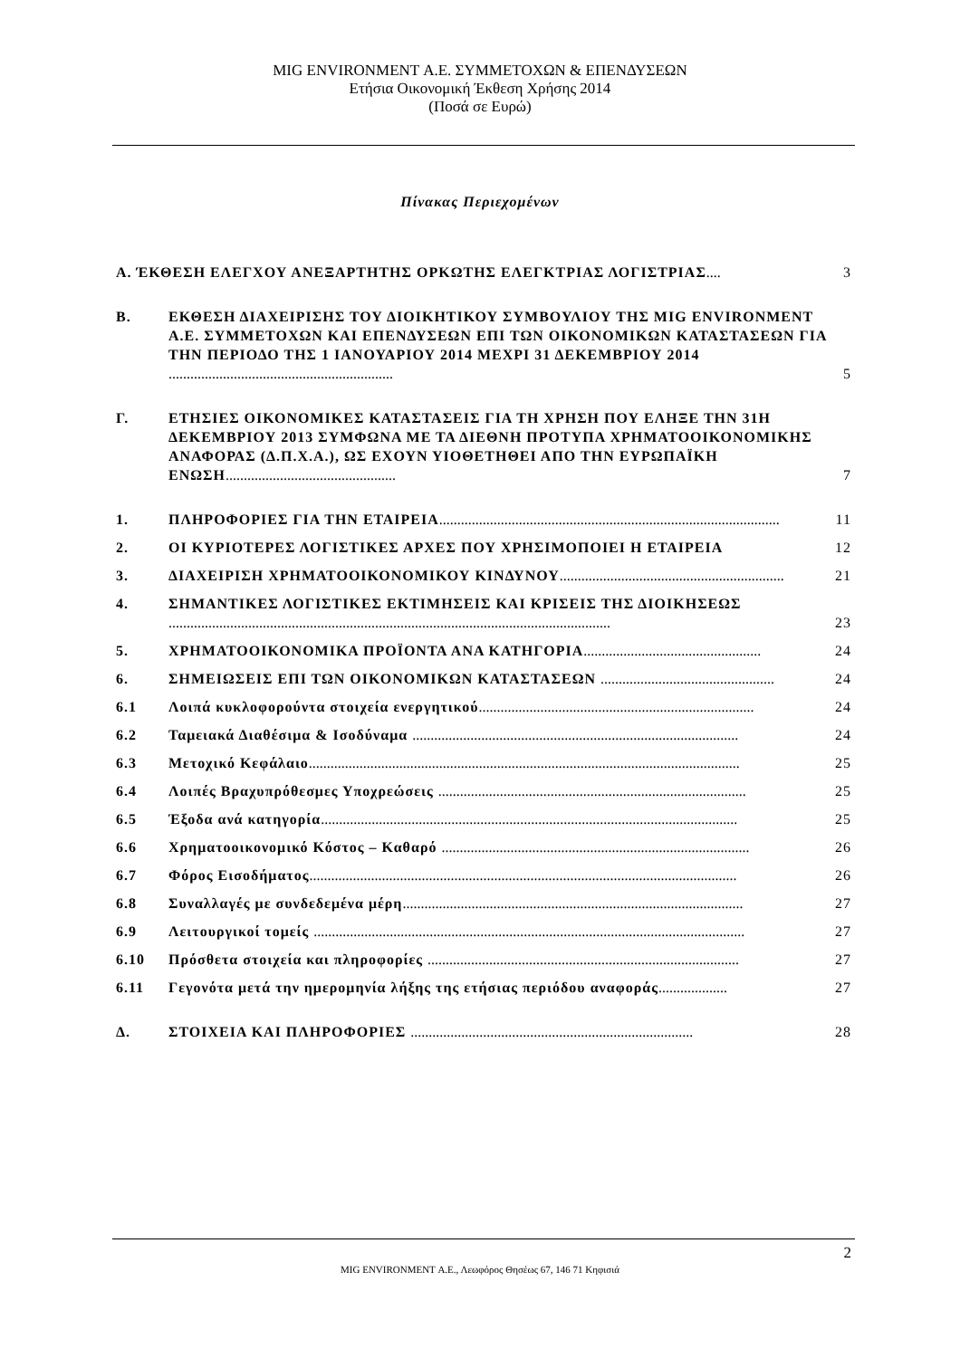MIG ENVIRONMENT Α.Ε. ΣΥΜΜΕΤΟΧΩΝ & ΕΠΕΝΔΥΣΕΩΝ
Ετήσια Οικονομική Έκθεση Χρήσης 2014
(Ποσά σε Ευρώ)
Πίνακας Περιεχομένων
Α. ΈΚΘΕΣΗ ΕΛΕΓΧΟΥ ΑΝΕΞΑΡΤΗΤΗΣ ΟΡΚΩΤΗΣ ΕΛΕΓΚΤΡΙΑΣ ΛΟΓΙΣΤΡΙΑΣ.... 3
Β. ΕΚΘΕΣΗ ΔΙΑΧΕΙΡΙΣΗΣ ΤΟΥ ΔΙΟΙΚΗΤΙΚΟΥ ΣΥΜΒΟΥΛΙΟΥ ΤΗΣ MIG ENVIRONMENT Α.Ε. ΣΥΜΜΕΤΟΧΩΝ ΚΑΙ ΕΠΕΝΔΥΣΕΩΝ ΕΠΙ ΤΩΝ ΟΙΚΟΝΟΜΙΚΩΝ ΚΑΤΑΣΤΑΣΕΩΝ ΓΙΑ ΤΗΝ ΠΕΡΙΟΔΟ ΤΗΣ 1 ΙΑΝΟΥΑΡΙΟΥ 2014 ΜΕΧΡΙ 31 ΔΕΚΕΜΒΡΙΟΥ 2014 .............................................................. 5
Γ. ΕΤΗΣΙΕΣ ΟΙΚΟΝΟΜΙΚΕΣ ΚΑΤΑΣΤΑΣΕΙΣ ΓΙΑ ΤΗ ΧΡΗΣΗ ΠΟΥ ΕΛΗΞΕ ΤΗΝ 31Η ΔΕΚΕΜΒΡΙΟΥ 2013 ΣΥΜΦΩΝΑ ΜΕ ΤΑ ΔΙΕΘΝΗ ΠΡΟΤΥΠΑ ΧΡΗΜΑΤΟΟΙΚΟΝΟΜΙΚΗΣ ΑΝΑΦΟΡΑΣ (Δ.Π.Χ.Α.), ΩΣ ΕΧΟΥΝ ΥΙΟΘΕΤΗΘΕΙ ΑΠΟ ΤΗΝ ΕΥΡΩΠΑΪΚΗ ΕΝΩΣΗ............................................... 7
1. ΠΛΗΡΟΦΟΡΙΕΣ ΓΙΑ ΤΗΝ ΕΤΑΙΡΕΙΑ.............................................................................................. 11
2. ΟΙ ΚΥΡΙΟΤΕΡΕΣ ΛΟΓΙΣΤΙΚΕΣ ΑΡΧΕΣ ΠΟΥ ΧΡΗΣΙΜΟΠΟΙΕΙ Η ΕΤΑΙΡΕΙΑ 12
3. ΔΙΑΧΕΙΡΙΣΗ ΧΡΗΜΑΤΟΟΙΚΟΝΟΜΙΚΟΥ ΚΙΝΔΥΝΟΥ.............................................................. 21
4. ΣΗΜΑΝΤΙΚΕΣ ΛΟΓΙΣΤΙΚΕΣ ΕΚΤΙΜΗΣΕΙΣ ΚΑΙ ΚΡΙΣΕΙΣ ΤΗΣ ΔΙΟΙΚΗΣΕΩΣ .......................................................................................................................... 23
5. ΧΡΗΜΑΤΟΟΙΚΟΝΟΜΙΚΑ ΠΡΟΪΟΝΤΑ ΑΝΑ ΚΑΤΗΓΟΡΙΑ................................................. 24
6. ΣΗΜΕΙΩΣΕΙΣ ΕΠΙ ΤΩΝ ΟΙΚΟΝΟΜΙΚΩΝ ΚΑΤΑΣΤΑΣΕΩΝ ................................................ 24
6.1 Λοιπά κυκλοφορούντα στοιχεία ενεργητικού............................................................................ 24
6.2 Ταμειακά Διαθέσιμα & Ισοδύναμα .......................................................................................... 24
6.3 Μετοχικό Κεφάλαιο....................................................................................................................... 25
6.4 Λοιπές Βραχυπρόθεσμες Υποχρεώσεις ..................................................................................... 25
6.5 Έξοδα ανά κατηγορία................................................................................................................... 25
6.6 Χρηματοοικονομικό Κόστος – Καθαρό ..................................................................................... 26
6.7 Φόρος Εισοδήματος...................................................................................................................... 26
6.8 Συναλλαγές με συνδεδεμένα μέρη.............................................................................................. 27
6.9 Λειτουργικοί τομείς ....................................................................................................................... 27
6.10 Πρόσθετα στοιχεία και πληροφορίες ...................................................................................... 27
6.11 Γεγονότα μετά την ημερομηνία λήξης της ετήσιας περιόδου αναφοράς................... 27
Δ. ΣΤΟΙΧΕΙΑ ΚΑΙ ΠΛΗΡΟΦΟΡΙΕΣ .............................................................................. 28
2
MIG ENVIRONMENT Α.Ε., Λεωφόρος Θησέως 67, 146 71 Κηφισιά